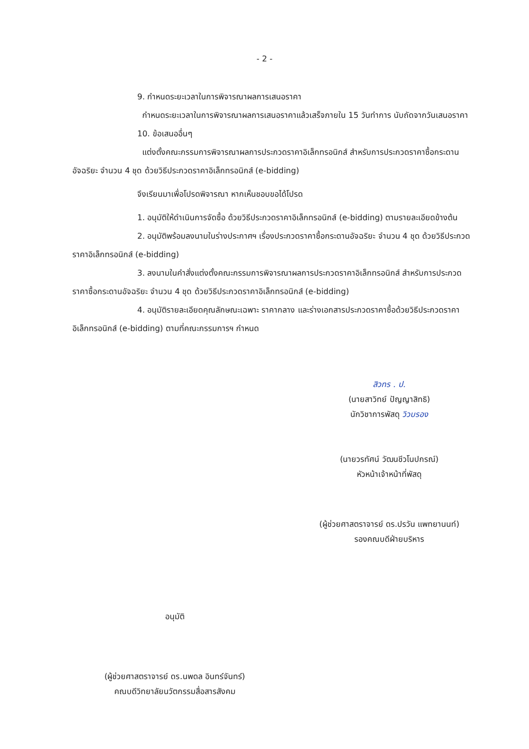- 2 -
9. กำหนดระยะเวลาในการพิจารณาผลการเสนอราคา
กำหนดระยะเวลาในการพิจารณาผลการเสนอราคาแล้วเสร็จภายใน 15 วันทำการ นับถัดจากวันเสนอราคา
10. ข้อเสนออื่นๆ
แต่งตั้งคณะกรรมการพิจารณาผลการประกวดราคาอิเล็กทรอนิกส์ สำหรับการประกวดราคาซื้อกระดานอัจฉริยะ จำนวน 4 ชุด ด้วยวิธีประกวดราคาอิเล็กทรอนิกส์ (e-bidding)
จึงเรียนมาเพื่อโปรดพิจารณา หากเห็นชอบขอได้โปรด
1. อนุมัติให้ดำเนินการจัดซื้อ ด้วยวิธีประกวดราคาอิเล็กทรอนิกส์ (e-bidding) ตามรายละเอียดข้างต้น
2. อนุมัติพร้อมลงนามในร่างประกาศฯ เรื่องประกวดราคาซื้อกระดานอัจฉริยะ จำนวน 4 ชุด ด้วยวิธีประกวดราคาอิเล็กทรอนิกส์ (e-bidding)
3. ลงนามในคำสั่งแต่งตั้งคณะกรรมการพิจารณาผลการประกวดราคาอิเล็กทรอนิกส์ สำหรับการประกวดราคาซื้อกระดานอัจฉริยะ จำนวน 4 ชุด ด้วยวิธีประกวดราคาอิเล็กทรอนิกส์ (e-bidding)
4. อนุมัติรายละเอียดคุณลักษณะเฉพาะ ราคากลาง และร่างเอกสารประกวดราคาซื้อด้วยวิธีประกวดราคาอิเล็กทรอนิกส์ (e-bidding) ตามที่คณะกรรมการฯ กำหนด
สิวทร . ป.
(นายสาวิทย์ ปัญญาสิทธิ)
นักวิชาการพัสดุ วิวบรอง
(นายวรทัศน์ วัฒนชีวโนปกรณ์)
หัวหน้าเจ้าหน้าที่พัสดุ
(ผู้ช่วยศาสตราจารย์ ดร.ปรวัน แพทยานนท์)
รองคณบดีฝ่ายบริหาร
อนุมัติ
(ผู้ช่วยศาสตราจารย์ ดร.นพดล อินทร์จันทร์)
คณบดีวิทยาลัยนวัตกรรมสื่อสารสังคม